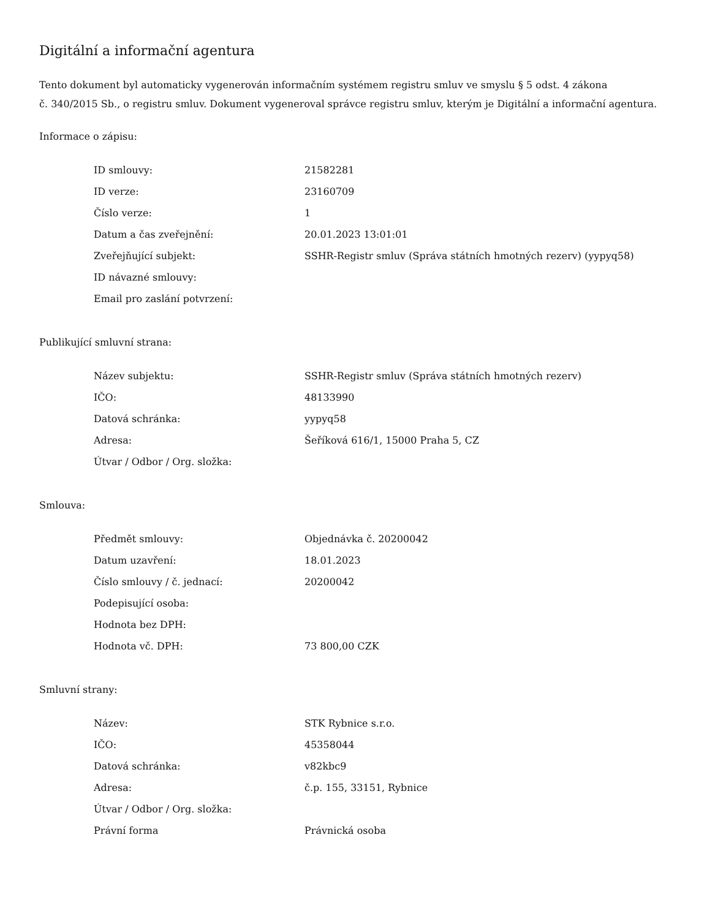Digitální a informační agentura
Tento dokument byl automaticky vygenerován informačním systémem registru smluv ve smyslu § 5 odst. 4 zákona
č. 340/2015 Sb., o registru smluv. Dokument vygeneroval správce registru smluv, kterým je Digitální a informační agentura.
Informace o zápisu:
| ID smlouvy: | 21582281 |
| ID verze: | 23160709 |
| Číslo verze: | 1 |
| Datum a čas zveřejnění: | 20.01.2023 13:01:01 |
| Zveřejňující subjekt: | SSHR-Registr smluv (Správa státních hmotných rezerv) (yypyq58) |
| ID návazné smlouvy: | |
| Email pro zaslání potvrzení: | |
Publikující smluvní strana:
| Název subjektu: | SSHR-Registr smluv (Správa státních hmotných rezerv) |
| IČO: | 48133990 |
| Datová schránka: | yypyq58 |
| Adresa: | Šeříková 616/1, 15000 Praha 5, CZ |
| Útvar / Odbor / Org. složka: | |
Smlouva:
| Předmět smlouvy: | Objednávka č. 20200042 |
| Datum uzavření: | 18.01.2023 |
| Číslo smlouvy / č. jednací: | 20200042 |
| Podepisující osoba: | |
| Hodnota bez DPH: | |
| Hodnota vč. DPH: | 73 800,00 CZK |
Smluvní strany:
| Název: | STK Rybnice s.r.o. |
| IČO: | 45358044 |
| Datová schránka: | v82kbc9 |
| Adresa: | č.p. 155, 33151, Rybnice |
| Útvar / Odbor / Org. složka: | |
| Právní forma | Právnická osoba |